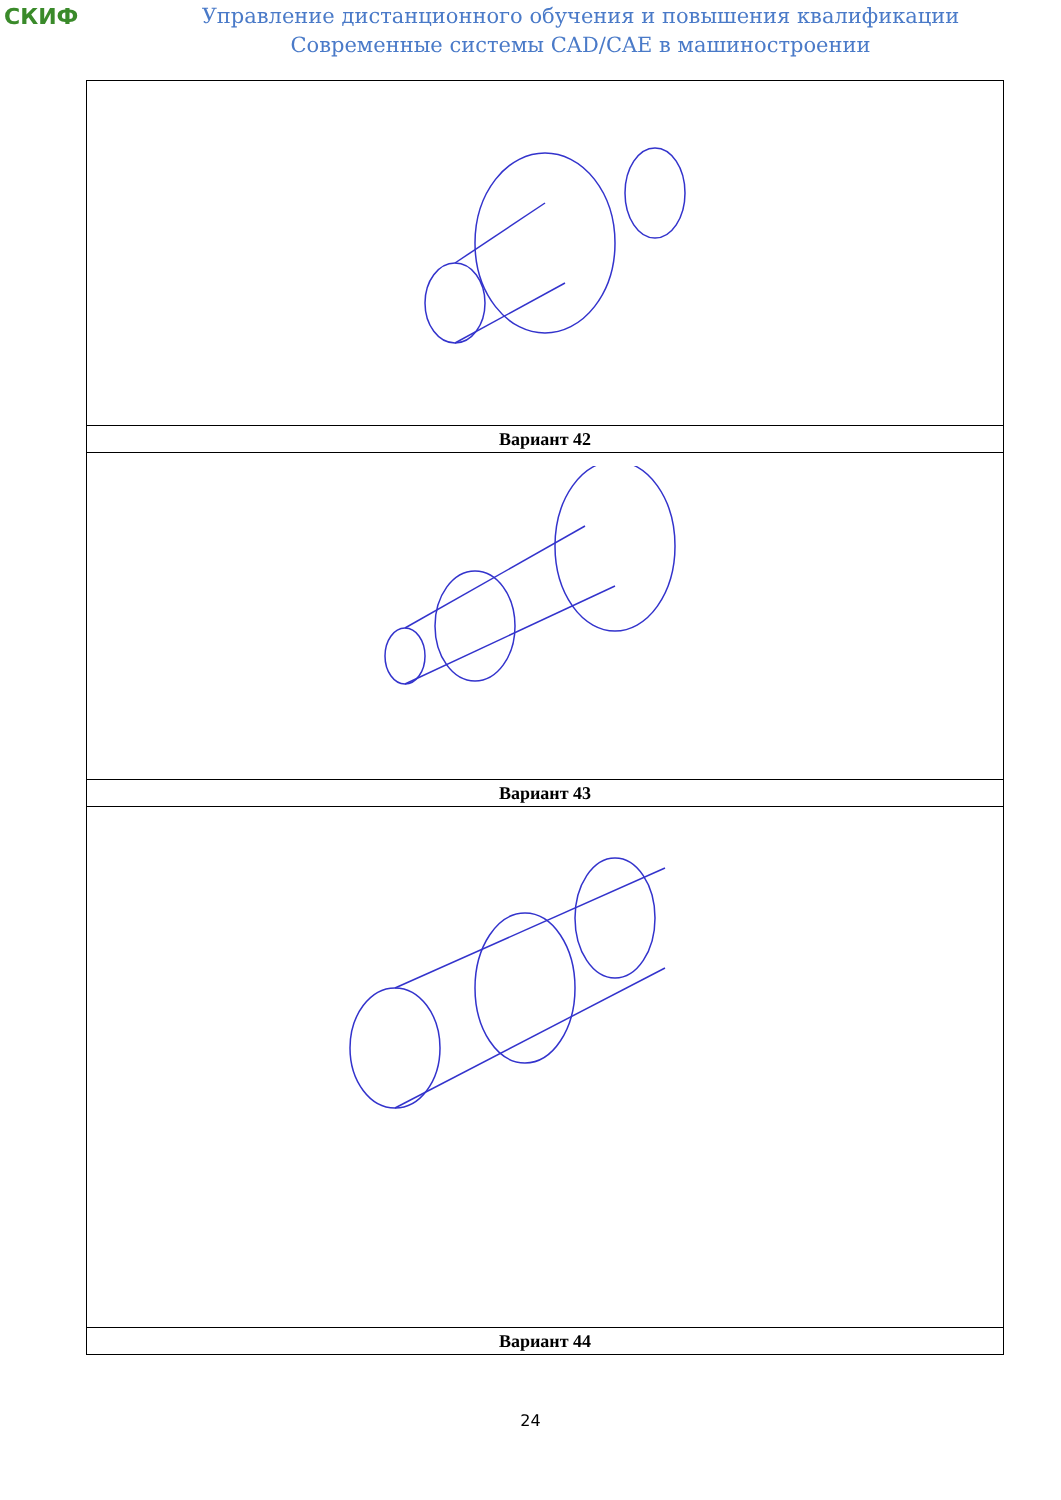СКИФ
Управление дистанционного обучения и повышения квалификации
Современные системы CAD/CAE в машиностроении
| Вариант 42 |
| Вариант 43 |
| Вариант 44 |
24